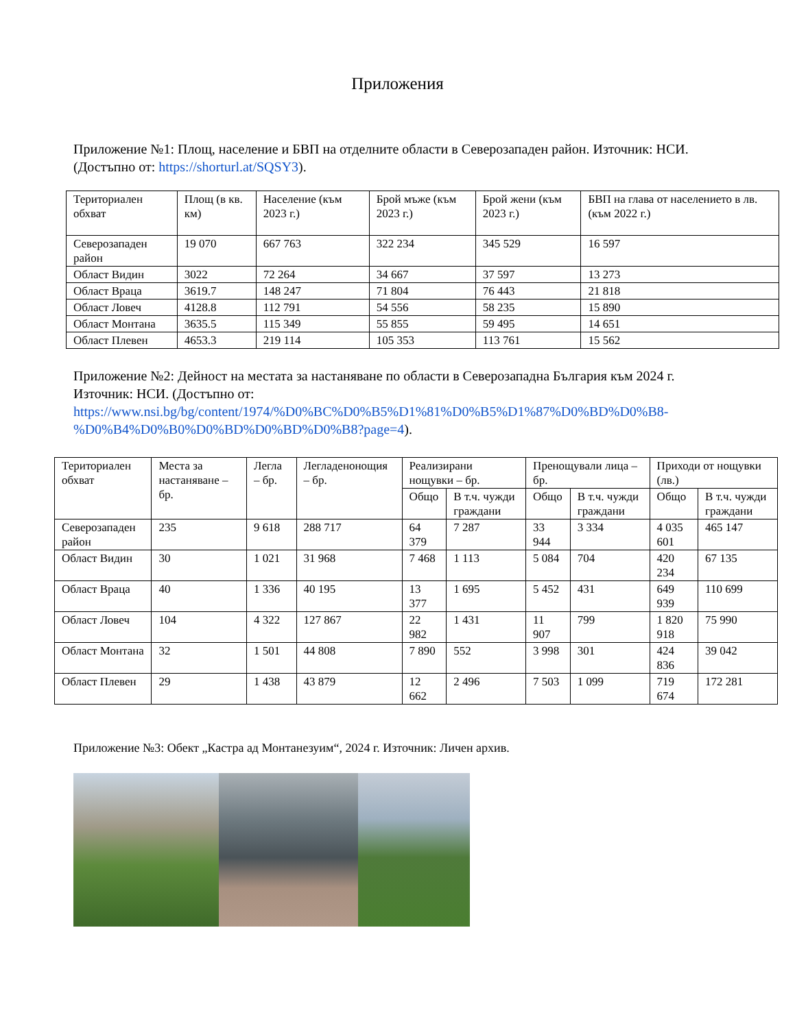Приложения
Приложение №1: Площ, население и БВП на отделните области в Северозападен район. Източник: НСИ. (Достъпно от: https://shorturl.at/SQSY3).
| Териториален обхват | Площ (в кв. км) | Население (към 2023 г.) | Брой мъже (към 2023 г.) | Брой жени (към 2023 г.) | БВП на глава от населението в лв. (към 2022 г.) |
| --- | --- | --- | --- | --- | --- |
| Северозападен район | 19 070 | 667 763 | 322 234 | 345 529 | 16 597 |
| Област Видин | 3022 | 72 264 | 34 667 | 37 597 | 13 273 |
| Област Враца | 3619.7 | 148 247 | 71 804 | 76 443 | 21 818 |
| Област Ловеч | 4128.8 | 112 791 | 54 556 | 58 235 | 15 890 |
| Област Монтана | 3635.5 | 115 349 | 55 855 | 59 495 | 14 651 |
| Област Плевен | 4653.3 | 219 114 | 105 353 | 113 761 | 15 562 |
Приложение №2: Дейност на местата за настаняване по области в Северозападна България към 2024 г. Източник: НСИ. (Достъпно от: https://www.nsi.bg/bg/content/1974/%D0%BC%D0%B5%D1%81%D0%B5%D1%87%D0%BD%D0%B8-%D0%B4%D0%B0%D0%BD%D0%BD%D0%B8?page=4).
| Териториален обхват | Места за настаняване – бр. | Легла – бр. | Легладенонощия – бр. | Реализирани нощувки – бр. | | Пренощували лица – бр. | | Приходи от нощувки (лв.) | |
| --- | --- | --- | --- | --- | --- | --- | --- | --- | --- |
| | | | | Общо | В т.ч. чужди граждани | Общо | В т.ч. чужди граждани | Общо | В т.ч. чужди граждани |
| Северозападен район | 235 | 9 618 | 288 717 | 64 379 | 7 287 | 33 944 | 3 334 | 4 035 601 | 465 147 |
| Област Видин | 30 | 1 021 | 31 968 | 7 468 | 1 113 | 5 084 | 704 | 420 234 | 67 135 |
| Област Враца | 40 | 1 336 | 40 195 | 13 377 | 1 695 | 5 452 | 431 | 649 939 | 110 699 |
| Област Ловеч | 104 | 4 322 | 127 867 | 22 982 | 1 431 | 11 907 | 799 | 1 820 918 | 75 990 |
| Област Монтана | 32 | 1 501 | 44 808 | 7 890 | 552 | 3 998 | 301 | 424 836 | 39 042 |
| Област Плевен | 29 | 1 438 | 43 879 | 12 662 | 2 496 | 7 503 | 1 099 | 719 674 | 172 281 |
Приложение №3: Обект „Кастра ад Монтанезуим“, 2024 г. Източник: Личен архив.